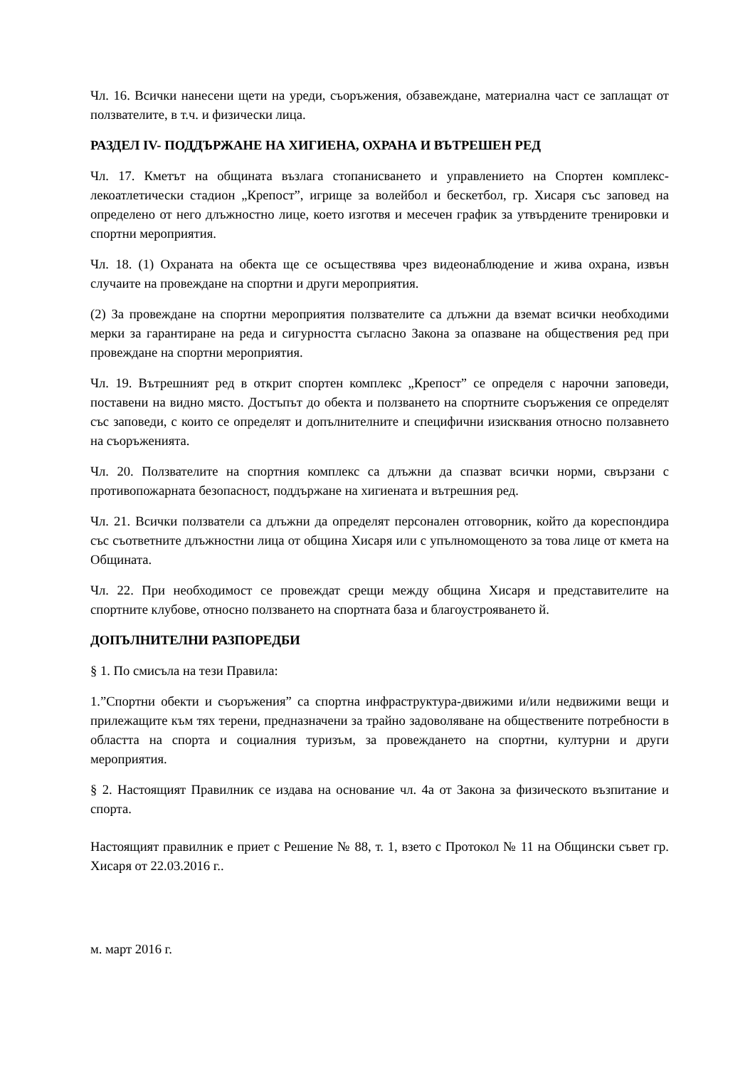Чл. 16. Всички нанесени щети на уреди, съоръжения, обзавеждане, материална част се заплащат от ползвателите, в т.ч. и физически лица.
РАЗДЕЛ IV- ПОДДЪРЖАНЕ НА ХИГИЕНА, ОХРАНА И ВЪТРЕШЕН РЕД
Чл. 17. Кметът на общината възлага стопанисването и управлението на Спортен комплекс-лекоатлетически стадион „Крепост”, игрище за волейбол и бескетбол, гр. Хисаря със заповед на определено от него длъжностно лице, което изготвя и месечен график за утвърдените тренировки и спортни мероприятия.
Чл. 18. (1) Охраната на обекта ще се осъществява чрез видеонаблюдение и жива охрана, извън случаите на провеждане на спортни и други мероприятия.
(2) За провеждане на спортни мероприятия ползвателите са длъжни да вземат всички необходими мерки за гарантиране на реда и сигурността съгласно Закона за опазване на обществения ред при провеждане на спортни мероприятия.
Чл. 19. Вътрешният ред в открит спортен комплекс „Крепост” се определя с нарочни заповеди, поставени на видно място. Достъпът до обекта и ползването на спортните съоръжения се определят със заповеди, с които се определят и допълнителните и специфични изисквания относно ползавнето на съоръженията.
Чл. 20. Ползвателите на спортния комплекс са длъжни да спазват всички норми, свързани с противопожарната безопасност, поддържане на хигиената и вътрешния ред.
Чл. 21. Всички ползватели са длъжни да определят персонален отговорник, който да кореспондира със съответните длъжностни лица от община Хисаря или с упълномощеното за това лице от кмета на Общината.
Чл. 22. При необходимост се провеждат срещи между община Хисаря и представителите на спортните клубове, относно ползването на спортната база и благоустрояването й.
ДОПЪЛНИТЕЛНИ РАЗПОРЕДБИ
§ 1. По смисъла на тези Правила:
1.”Спортни обекти и съоръжения” са спортна инфраструктура-движими и/или недвижими вещи и прилежащите към тях терени, предназначени за трайно задоволяване на обществените потребности в областта на спорта и социалния туризъм, за провеждането на спортни, културни и други мероприятия.
§ 2. Настоящият Правилник се издава на основание чл. 4а от Закона за физическото възпитание и спорта.
Настоящият правилник е приет с Решение № 88, т. 1, взето с Протокол № 11 на Общински съвет гр. Хисаря от 22.03.2016 г..
м. март 2016 г.